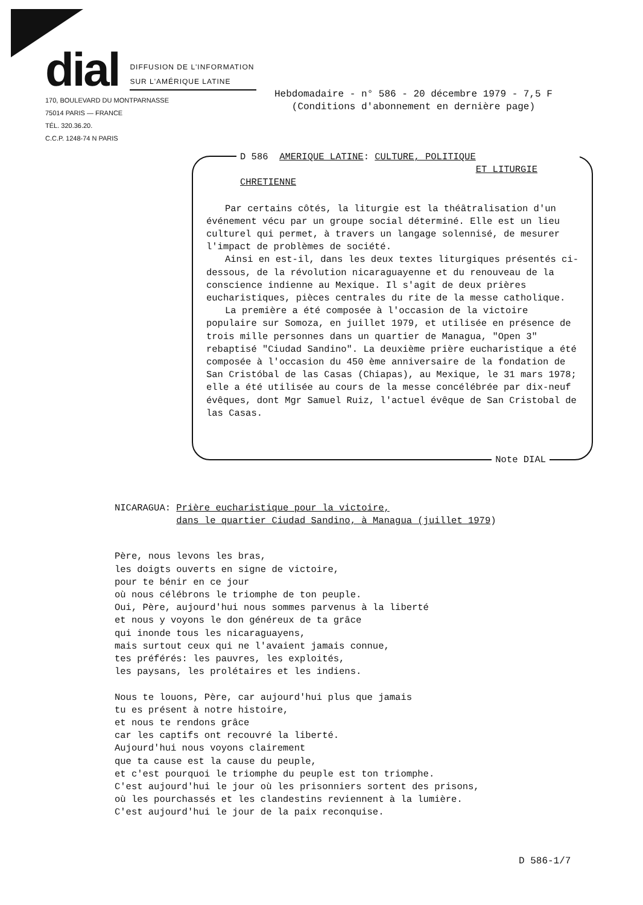dial
DIFFUSION DE L'INFORMATION
SUR L'AMÉRIQUE LATINE
170, BOULEVARD DU MONTPARNASSE
75014 PARIS — FRANCE
TÉL. 320.36.20.
C.C.P. 1248-74 N PARIS
Hebdomadaire - n° 586 - 20 décembre 1979 - 7,5 F
(Conditions d'abonnement en dernière page)
D 586 AMERIQUE LATINE: CULTURE, POLITIQUE
ET LITURGIE CHRETIENNE
Par certains côtés, la liturgie est la théâtralisation d'un événement vécu par un groupe social déterminé. Elle est un lieu culturel qui permet, à travers un langage solennisé, de mesurer l'impact de problèmes de société.
Ainsi en est-il, dans les deux textes liturgiques présentés ci-dessous, de la révolution nicaraguayenne et du renouveau de la conscience indienne au Mexique. Il s'agit de deux prières eucharistiques, pièces centrales du rite de la messe catholique.
La première a été composée à l'occasion de la victoire populaire sur Somoza, en juillet 1979, et utilisée en présence de trois mille personnes dans un quartier de Managua, "Open 3" rebaptisé "Ciudad Sandino". La deuxième prière eucharistique a été composée à l'occasion du 450 ème anniversaire de la fondation de San Cristóbal de las Casas (Chiapas), au Mexique, le 31 mars 1978; elle a été utilisée au cours de la messe concélébrée par dix-neuf évêques, dont Mgr Samuel Ruiz, l'actuel évêque de San Cristobal de las Casas.
Note DIAL
NICARAGUA: Prière eucharistique pour la victoire,
dans le quartier Ciudad Sandino, à Managua (juillet 1979)
Père, nous levons les bras, les doigts ouverts en signe de victoire, pour te bénir en ce jour où nous célébrons le triomphe de ton peuple. Oui, Père, aujourd'hui nous sommes parvenus à la liberté et nous y voyons le don généreux de ta grâce qui inonde tous les nicaraguayens, mais surtout ceux qui ne l'avaient jamais connue, tes préférés: les pauvres, les exploités, les paysans, les prolétaires et les indiens. Nous te louons, Père, car aujourd'hui plus que jamais tu es présent à notre histoire, et nous te rendons grâce car les captifs ont recouvré la liberté. Aujourd'hui nous voyons clairement que ta cause est la cause du peuple, et c'est pourquoi le triomphe du peuple est ton triomphe. C'est aujourd'hui le jour où les prisonniers sortent des prisons, où les pourchassés et les clandestins reviennent à la lumière. C'est aujourd'hui le jour de la paix reconquise.
D 586-1/7